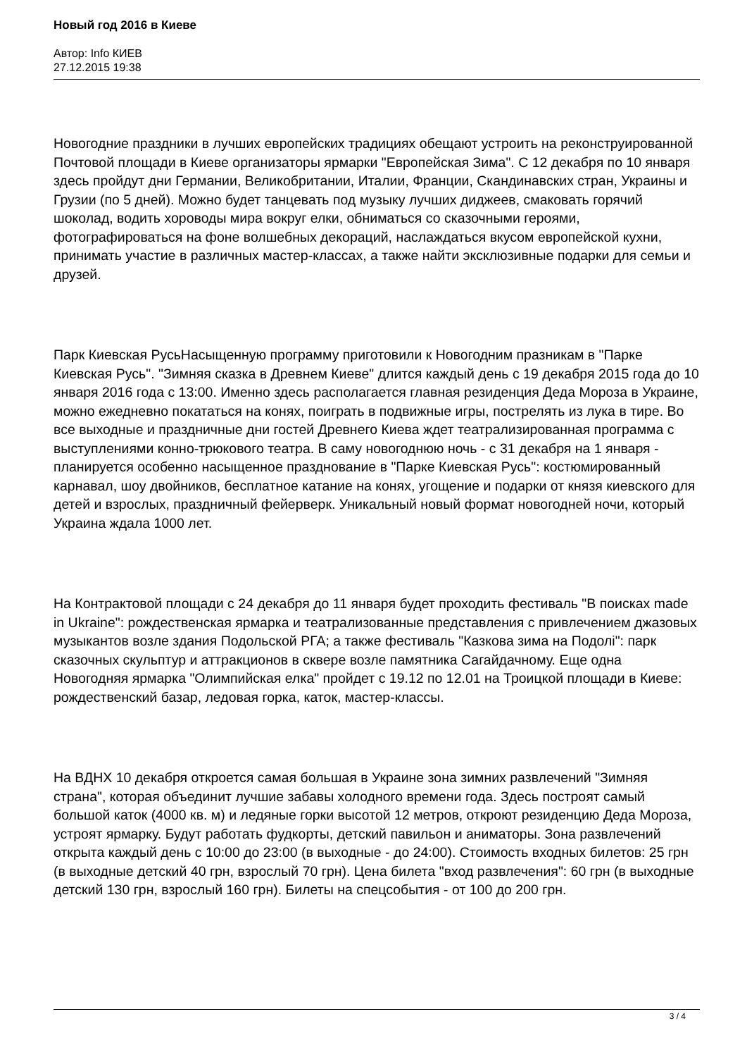Новый год 2016 в Киеве
Автор: Info КИЕВ
27.12.2015 19:38
Новогодние праздники в лучших европейских традициях обещают устроить на реконструированной Почтовой площади в Киеве организаторы ярмарки "Европейская Зима". С 12 декабря по 10 января здесь пройдут дни Германии, Великобритании, Италии, Франции, Скандинавских стран, Украины и Грузии (по 5 дней). Можно будет танцевать под музыку лучших диджеев, смаковать горячий шоколад, водить хороводы мира вокруг елки, обниматься со сказочными героями, фотографироваться на фоне волшебных декораций, наслаждаться вкусом европейской кухни, принимать участие в различных мастер-классах, а также найти эксклюзивные подарки для семьи и друзей.
Парк Киевская РусьНасыщенную программу приготовили к Новогодним празникам в "Парке Киевская Русь". "Зимняя сказка в Древнем Киеве" длится каждый день с 19 декабря 2015 года до 10 января 2016 года с 13:00. Именно здесь располагается главная резиденция Деда Мороза в Украине, можно ежедневно покататься на конях, поиграть в подвижные игры, пострелять из лука в тире. Во все выходные и праздничные дни гостей Древнего Киева ждет театрализированная программа с выступлениями конно-трюкового театра. В саму новогоднюю ночь - с 31 декабря на 1 января - планируется особенно насыщенное празднование в "Парке Киевская Русь": костюмированный карнавал, шоу двойников, бесплатное катание на конях, угощение и подарки от князя киевского для детей и взрослых, праздничный фейерверк. Уникальный новый формат новогодней ночи, который Украина ждала 1000 лет.
На Контрактовой площади с 24 декабря до 11 января будет проходить фестиваль "В поисках made in Ukraine": рождественская ярмарка и театрализованные представления с привлечением джазовых музыкантов возле здания Подольской РГА; а также фестиваль "Казкова зима на Подолі": парк сказочных скульптур и аттракционов в сквере возле памятника Сагайдачному. Еще одна Новогодняя ярмарка "Олимпийская елка" пройдет с 19.12 по 12.01 на Троицкой площади в Киеве: рождественский базар, ледовая горка, каток, мастер-классы.
На ВДНХ 10 декабря откроется самая большая в Украине зона зимних развлечений "Зимняя страна", которая объединит лучшие забавы холодного времени года. Здесь построят самый большой каток (4000 кв. м) и ледяные горки высотой 12 метров, откроют резиденцию Деда Мороза, устроят ярмарку. Будут работать фудкорты, детский павильон и аниматоры. Зона развлечений открыта каждый день с 10:00 до 23:00 (в выходные - до 24:00). Стоимость входных билетов: 25 грн (в выходные детский 40 грн, взрослый 70 грн). Цена билета "вход развлечения": 60 грн (в выходные детский 130 грн, взрослый 160 грн). Билеты на спецсобытия - от 100 до 200 грн.
3 / 4